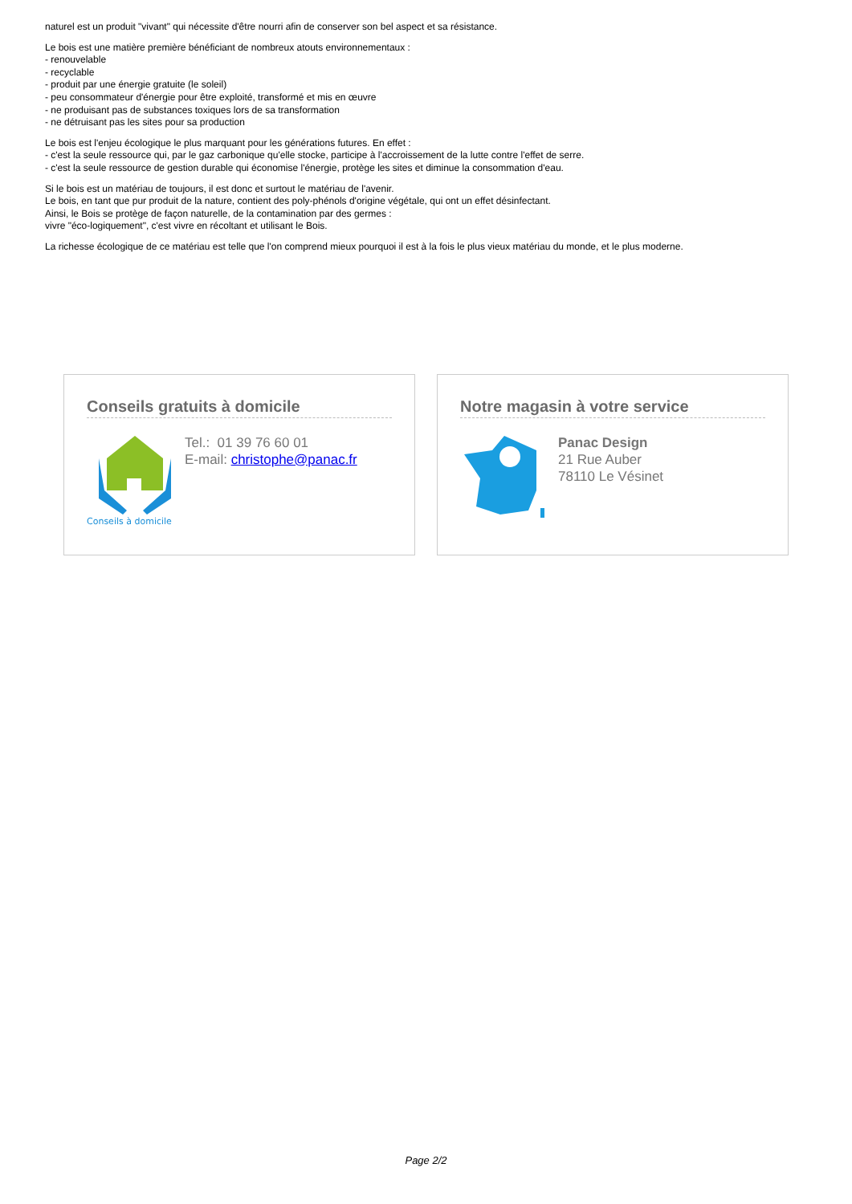naturel est un produit "vivant" qui nécessite d'être nourri afin de conserver son bel aspect et sa résistance.
Le bois est une matière première bénéficiant de nombreux atouts environnementaux :
- renouvelable
- recyclable
- produit par une énergie gratuite (le soleil)
- peu consommateur d'énergie pour être exploité, transformé et mis en œuvre
- ne produisant pas de substances toxiques lors de sa transformation
- ne détruisant pas les sites pour sa production
Le bois est l'enjeu écologique le plus marquant pour les générations futures. En effet :
- c'est la seule ressource qui, par le gaz carbonique qu'elle stocke, participe à l'accroissement de la lutte contre l'effet de serre.
- c'est la seule ressource de gestion durable qui économise l'énergie, protège les sites et diminue la consommation d'eau.
Si le bois est un matériau de toujours, il est donc et surtout le matériau de l'avenir.
Le bois, en tant que pur produit de la nature, contient des poly-phénols d'origine végétale, qui ont un effet désinfectant.
Ainsi, le Bois se protège de façon naturelle, de la contamination par des germes :
vivre "éco-logiquement", c'est vivre en récoltant et utilisant le Bois.
La richesse écologique de ce matériau est telle que l'on comprend mieux pourquoi il est à la fois le plus vieux matériau du monde, et le plus moderne.
Conseils gratuits à domicile
Conseils à domicile
Tel.: 01 39 76 60 01
E-mail: christophe@panac.fr
Notre magasin à votre service
Panac Design
21 Rue Auber
78110 Le Vésinet
Page 2/2